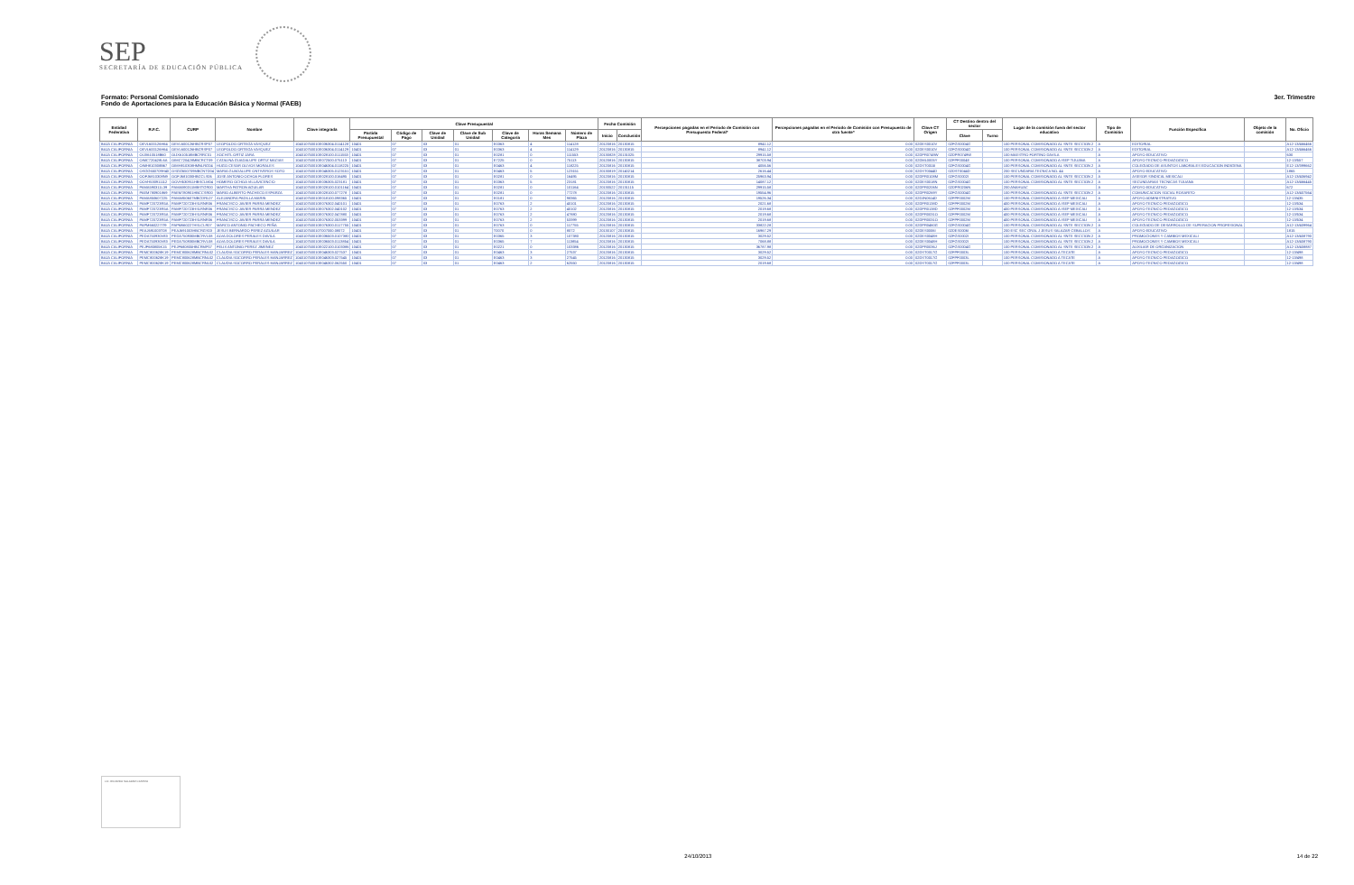SEP
SECRETARÍA DE EDUCACIÓN PÚBLICA
Formato: Personal Comisionado
Fondo de Aportaciones para la Educación Básica y Normal (FAEB)
3er. Trimestre
| Entidad Federativa | R.F.C. | CURP | Nombre | Clave integrada | Clave Presupuestal | | | | | | | Fecha Comisión | | Percepciones pagadas en el Periodo de Comisión con Presupuesto Federal* | Percepciones pagadas en el Periodo de Comisión con Presupuesto de otra fuente* | Clave CT Origen | CT Destino dentro del sector | | Lugar de la comisión fuera del sector educativo | Tipo de Comisión | Función Específica | Objeto de la comisión | No. Oficio |
| --- | --- | --- | --- | --- | --- | --- | --- | --- | --- | --- | --- | --- | --- | --- | --- | --- | --- | --- | --- | --- | --- | --- | --- |
| | | | | | Partida Presupuestal | Código de Pago | Clave de Unidad | Clave de Sub Unidad | Clave de Categoría | Horas Semana Mes | Número de Plaza | Inicio | Conclusión | | | | Clave | Turno | | | | | |
| BAJA CALIFORNIA | OEVL600126H64 | OEVL600126HBCRSP07 | LEOPOLDO ORTEGA VASQUEZ | 104010750010E036304.0114128 | 10401 | 07 | 03 | 01 | E0363 | 4 | 114128 | 20120816 | 20130815 | 8941.12 | 0.00 | 02DES0010V | 02FGS0004G | | 100 PERSONAL COMISIONADO AL SNTE SECCION 2 | A | EDITORIAL | | A12-13/466466 |
| BAJA CALIFORNIA | OEVL600126H64 | OEVL600126HBCRSP07 | LEOPOLDO ORTEGA VASQUEZ | 104010750010E036304.0114129 | 10401 | 07 | 03 | 01 | E0363 | 4 | 114129 | 20120816 | 20130815 | 8941.12 | 0.00 | 02DES0010V | 02FGS0004G | | 100 PERSONAL COMISIONADO AL SNTE SECCION 2 | A | EDITORIAL | | A12-13/466466 |
| BAJA CALIFORNIA | OIJX610518B60 | OIJX610518MBCRRC01 | XOCHITL ORTIZ JARA | 104010750010E028100.0111553 | 10401 | 07 | 03 | 01 | E0281 | 0 | 111553 | 20130828 | 20131025 | 29915.58 | 0.00 | 02DPR0749W | 02DPR0749W | | 100 MAESTRO FORTINO DAVILA | A | APOYO EDUCATIVO | | 630 |
| BAJA CALIFORNIA | OIMC720428L6A | OIMC720428MBCRCT09 | CATALINA GUADALUPE ORTIZ MACIAS | 104010750010E072500.075113 | 10401 | 07 | 03 | 01 | E7225 | 0 | 75113 | 20120816 | 20130815 | 38703.94 | 0.00 | 02DML0005Y | 02FPF0004E | | 100 PERSONAL COMISIONADO A ISEP TIJUANA | A | APOYO TECNICO PEDAGOGICO | | 12-13/557 |
| BAJA CALIFORNIA | OIMH810308B67 | OIMH810308HMNLRG04 | HUGO CESAR OLIVOS MORALES | 104010750010E046304.0118225 | 10401 | 07 | 03 | 01 | E0463 | 4 | 118225 | 20120816 | 20130815 | 4056.56 | 0.00 | 02DST0015I | 02FGS0004G | | 100 PERSONAL COMISIONADO AL SNTE SECCION 2 | A | COLEGIADO DE ASUNTOS LABORALES EDUCACION INDIGENA | | E12-13/399662 |
| BAJA CALIFORNIA | OSGG650709H40 | OSGG650709MBCNTD04 | MARIA GUADALUPE ONTIVEROS SOTO | 104010750010E046305.0123151 | 10401 | 07 | 03 | 01 | E0463 | 5 | 123151 | 20130819 | 20140214 | 2616.44 | 0.00 | 02DST0044D | 02DST0044D | | 200 SECUNDARIA TECNICA NO. 44 | A | APOYO EDUCATIVO | | 1865 |
| BAJA CALIFORNIA | OOFJ6810308N9 | OOFJ681030HBCCLS06 | JOSE ANTONIO OCHOA FLORES | 104010750010E028100.016495 | 10401 | 07 | 03 | 01 | E0281 | 0 | 16495 | 20120816 | 20130815 | 25963.94 | 0.00 | 02DPR0108M | 02FGS0002I | | 100 PERSONAL COMISIONADO AL SNTE SECCION 2 | A | ASESOR SINDICAL MEXICALI | | A12-13/406942 |
| BAJA CALIFORNIA | OOVH530911112 | OOVH530911HBSCLM04 | HOMERO OCHOA VILLAVICENCIO | 104010750010E036305.023181 | 10401 | 07 | 03 | 01 | E0363 | 5 | 23181 | 20120816 | 20130815 | 14087.12 | 0.00 | 02DES0018N | 02FGS0004G | | 100 PERSONAL COMISIONADO AL SNTE SECCION 2 | A | SECUNDARIAS TECNICAS TIJUANA | | A12-13/466445 |
| BAJA CALIFORNIA | PAMA590311L39 | PAMA590311MBSTGR00 | MARTHA PATRON AGUILAR | 104010750010E028100.0101164 | 10401 | 07 | 03 | 01 | E0281 | 0 | 101164 | 20130522 | 20131115 | 29915.58 | 0.00 | 02DPR0206N | 02DPR0206N | | 200 ANAHUAC | A | APOYO EDUCATIVO | | 672 |
| BAJA CALIFORNIA | PAEM780901869 | PAEM780901HBCCSR00 | MARIO ALBERTO PACHECO ESPARZA | 104010750010E028100.077278 | 10401 | 07 | 03 | 01 | E0281 | 0 | 77278 | 20120816 | 20130815 | 19554.96 | 0.00 | 02DPR0269Y | 02FGS0004G | | 100 PERSONAL COMISIONADO AL SNTE SECCION 2 | A | COMUNICACION SOCIAL ROSARITO | | A12-13/407564 |
| BAJA CALIFORNIA | PAMA850607225 | PAMA850607MBCDRL07 | ALEJANDRA PADILLA MARIN | 104010750010E018100.098365 | 10401 | 07 | 03 | 01 | E0181 | 0 | 98365 | 20120816 | 20130815 | 19526.34 | 0.00 | 02DJN0614D | 02FPF0002M | | 100 PERSONAL COMISIONADO A ISEP MEXICALI | A | APOYO ADMINISTRATIVO | | 12-13/435 |
| BAJA CALIFORNIA | PAMF720723R5A | PAMF720723HSLRNR06 | FRANCISCO JAVIER PARRA MENDEZ | 104010750010E076302.040101 | 10401 | 07 | 03 | 01 | E0763 | 2 | 40101 | 20120816 | 20130815 | 2021.68 | 0.00 | 02DPR0138D | 02FPF0002M | | 400 PERSONAL COMISIONADO A ISEP MEXICALI | A | APOYO TECNICO PEDAGOGICO | | 12-13/534 |
| BAJA CALIFORNIA | PAMF720723R5A | PAMF720723HSLRNR06 | FRANCISCO JAVIER PARRA MENDEZ | 104010750010E076302.040102 | 10401 | 07 | 03 | 01 | E0763 | 2 | 40102 | 20120816 | 20130815 | 2019.68 | 0.00 | 02DPR0138D | 02FPF0002M | | 400 PERSONAL COMISIONADO A ISEP MEXICALI | A | APOYO TECNICO PEDAGOGICO | | 12-13/534 |
| BAJA CALIFORNIA | PAMF720723R5A | PAMF720723HSLRNR06 | FRANCISCO JAVIER PARRA MENDEZ | 104010750010E076302.047880 | 10401 | 07 | 03 | 01 | E0763 | 2 | 47880 | 20120816 | 20130815 | 2019.68 | 0.00 | 02DPR0031O | 02FPF0002M | | 400 PERSONAL COMISIONADO A ISEP MEXICALI | A | APOYO TECNICO PEDAGOGICO | | 12-13/534 |
| BAJA CALIFORNIA | PAMF720723R5A | PAMF720723HSLRNR06 | FRANCISCO JAVIER PARRA MENDEZ | 104010750010E076302.053399 | 10401 | 07 | 03 | 01 | E0763 | 2 | 53399 | 20120816 | 20130815 | 2019.68 | 0.00 | 02DPR0031O | 02FPF0002M | | 400 PERSONAL COMISIONADO A ISEP MEXICALI | A | APOYO TECNICO PEDAGOGICO | | 12-13/534 |
| BAJA CALIFORNIA | PAPM660227IT9 | PAPM660227HSLCLR07 | MARCO ANTONIO PACHECO PEÑA | 104010750010E076300.0117755 | 10401 | 07 | 03 | 01 | E0763 | 0 | 117755 | 20120816 | 20130815 | 33822.28 | 0.00 | 02DPR0460G | 02FGS0004G | | 100 PERSONAL COMISIONADO AL SNTE SECCION 2 | A | COLEGIADO DE DESARROLLO DE SUPERACION PROFESIONAL | | A12-13/409964 |
| BAJA CALIFORNIA | PEAJ691003T08 | PEAJ691003HBCRGS03 | JESUS BERNARDO PEREZ AGUILAR | 104010750010T007000.08072 | 10401 | 07 | 03 | 01 | T0070 | 0 | 8072 | 20130107 | 20130815 | 16967.29 | 0.00 | 02DES0006I | 02DES0006I | | 200 ESC SEC GRAL J JESUS SALAZAR CEBALLOS | A | APOYO EDUCATIVO | | 1815 |
| BAJA CALIFORNIA | PEDA750930V83 | PEDA750930MBCRVL08 | ALVA DOLORES PERALES DAVILA | 104010750010E036503.0107380 | 10401 | 07 | 03 | 01 | E0365 | 3 | 107380 | 20120816 | 20130815 | 3029.52 | 0.00 | 02DES0048H | 02FGS0002I | | 100 PERSONAL COMISIONADO AL SNTE SECCION 2 | A | PROMOCIONES Y CAMBIOS MEXICALI | | A12-13/408790 |
| BAJA CALIFORNIA | PEDA750930V83 | PEDA750930MBCRVL08 | ALVA DOLORES PERALES DAVILA | 104010750010E036503.0113854 | 10401 | 07 | 03 | 01 | E0365 | 7 | 113854 | 20120816 | 20130815 | 7068.88 | 0.00 | 02DES0048H | 02FGS0002I | | 100 PERSONAL COMISIONADO AL SNTE SECCION 2 | A | PROMOCIONES Y CAMBIOS MEXICALI | | A12-13/408790 |
| BAJA CALIFORNIA | PEJF680805K15 | PEJF680805HBCRMP07 | FELIX ANTONIO PEREZ JIMENEZ | 104010750010E022100.0103386 | 10401 | 07 | 03 | 01 | E0221 | 0 | 103386 | 20120816 | 20130815 | 36787.98 | 0.00 | 02DPR0036J | 02FGS0004G | | 100 PERSONAL COMISIONADO AL SNTE SECCION 2 | A | AUXILIAR DE ORGANIZACION | | A12-13/408887 |
| BAJA CALIFORNIA | PEMC800628K19 | PEMC800628MBCRNL02 | CLAUDIA SOCORRO PERALES MANJARREZ | 104010750010E046303.027537 | 10401 | 07 | 03 | 01 | E0463 | 3 | 27537 | 20120816 | 20130815 | 3029.52 | 0.00 | 02DST0017G | 02FPF0003L | | 100 PERSONAL COMISIONADO A TECATE | A | APOYO TECNICO PEDAGOGICO | | 12-13/498 |
| BAJA CALIFORNIA | PEMC800628K19 | PEMC800628MBCRNL02 | CLAUDIA SOCORRO PERALES MANJARREZ | 104010750010E046303.027545 | 10401 | 07 | 03 | 01 | E0463 | 3 | 27545 | 20120816 | 20130815 | 3029.52 | 0.00 | 02DST0017G | 02FPF0003L | | 100 PERSONAL COMISIONADO A TECATE | A | APOYO TECNICO PEDAGOGICO | | 12-13/498 |
| BAJA CALIFORNIA | PEMC800628K19 | PEMC800628MBCRNL02 | CLAUDIA SOCORRO PERALES MANJARREZ | 104010750010E046302.062550 | 10401 | 07 | 03 | 01 | E0463 | 2 | 62550 | 20120816 | 20130815 | 2019.68 | 0.00 | 02DST0017G | 02FPF0003L | | 100 PERSONAL COMISIONADO A TECATE | A | APOYO TECNICO PEDAGOGICO | | 12-13/498 |
LIC. RICARDO SALAZAR CASTRO
24/10/2013 14 de 22